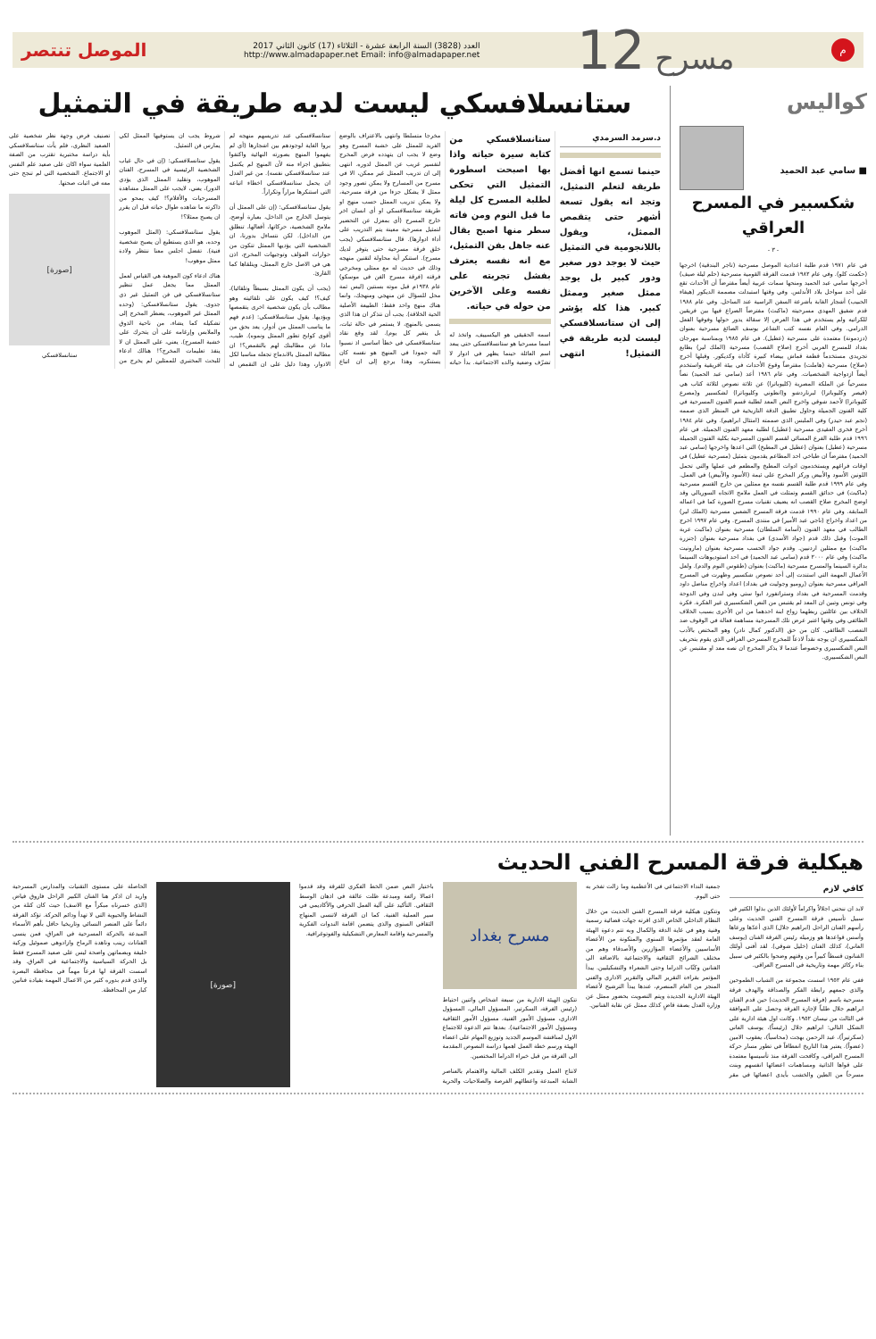م
مسرح 12
العدد (3828) السنة الرابعة عشرة - الثلاثاء (17) كانون الثاني 2017
http://www.almadapaper.net Email: info@almadapaper.net
الموصل تنتصر
كواليس
■ سامي عبد الحميد
شكسبير في المسرح العراقي
- ٣ -
في عام ١٩٧١ قدم طلبة اعدادية الموصل مسرحية (تاجر البندقية) اخرجها (حكمت كلو). وفي عام ١٩٨٢ قدمت الفرقة القومية مسرحية (حلم ليلة صيف) أخرجها سامي عبد الحميد ومنحها سمات عربية أيضاً مفترضاً أن الأحداث تقع على أحد سواحل بلاد الأندلس. وفي وقتها استبدلت مصممة الديكور (هيفاء الحبيب) أشجار الغابة بأشرعة السفن الراسية عند الساحل. وفي عام ١٩٨٨ قدم شفيق المهدي مسرحيته (ماكبث) مفترضاً الصراع فيها بين فريقين للكراتيه ولم يستخدم في هذا العرض إلا سقالة يدور حولها وفوقها الفعل الدرامي. وفي العام نفسه كتب الشاعر يوسف الصائغ مسرحية بعنوان (دزدمونة) معتمدة على مسرحية (عطيل). في عام ١٩٨٥ وبمناسبة مهرجان بغداد للمسرح العربي أخرج (صلاح القصب) مسرحية (الملك لير) بطابع تجريدي مستخدماً قطعة قماش بيضاء كبيرة كأداة وكديكور. وقبلها أخرج (صلاح) مسرحية (هاملت) مفترضاً وقوع الأحداث في بيئة افريقية واستخدم أيضاً ازدواجية الشخصيات. وفي عام ١٩٨٦ أعد (سامي عبد الحميد) نصاً مسرحياً عن الملكة المصرية (كليوباترا) عن ثلاثة نصوص لثلاثة كتاب هي (قيصر وكليوباترا) لبرناردشو و(انطوني وكليوباترا) لشكسبير و(مصرع كليوباترا) لأحمد شوقي واخرج النص المعد لطلبة قسم الفنون المسرحية في كلية الفنون الجميلة وحاول تطبيق الدقة التاريخية في المنظر الذي صممه (نجم عبد حيدر) وفي الملبس الذي صممته (امتثال ابراهيم). وفي عام ١٩٨٤ أخرج فخري العقيدي مسرحية (عطيل) لطلبة معهد الفنون الجميلة. في عام ١٩٩٦ قدم طلبة الفرع المسائي لقسم الفنون المسرحية بكلية الفنون الجميلة مسرحية (عطيل) بعنوان (عطيل في المطبخ) التي اعدها واخرجها (سامي عبد الحميد) مفترضاً ان طباخي احد المطاعم يقدمون بتمثيل (مسرحية عطيل) في اوقات فراغهم ويستخدمون ادوات المطبخ والمطعم في عملها والتي تحمل اللونين الأسود والأبيض وركز المخرج على ثيمة (الأسود والأبيض) في العمل. وفي عام ١٩٩٩ قدم طلبة القسم نفسه مع ممثلين من خارج القسم مسرحية (ماكبث) في حدائق القسم وتمثلت في العمل ملامح الاتجاه السوريالي وقد اوضح المخرج صلاح القصب انه يضيف تقنيات مسرح الصورة كما في اعماله السابقة. وفي عام ١٩٩٠ قدمت فرقة المسرح الشعبي مسرحية (الملك لير) من اعداد واخراج (ناجي عبد الأمير) في منتدى المسرح. وفي عام ١٩٩٧ اخرج الطالب في معهد الفنون (أسامة السلطان) مسرحية بعنوان (ماكبث عربة الموت) وقبل ذلك قدم (جواد الأسدي) في بغداد مسرحية بعنوان (جنزرة ماكبث) مع ممثلين اردنيين. وقدم جواد الحسب مسرحية بعنوان (مارونيت ماكبث) وفي عام ٢٠٠٠ قدم (سامي عبد الحميد) في احد استوديوهات السينما بدائرة السينما والمسرح مسرحية (ماكبث) بعنوان (طقوس النوم والدم). ولعل الأعمال المهمة التي استندت إلى أحد نصوص شكسبير وظهرت في المسرح العراقي مسرحية بعنوان (روميو وجوليت في بغداد) اعداد واخراج مناضل داود وقدمت المسرحية في بغداد وستراتفورد ابوا ستي وفي لندن وفي الدوحة وفي تونس وتبين ان المعد لم يقتبس من النص الشكسبيري غير الفكرة. فكرة الخلاف بين عائلتين ربطهما زواج ابنة احدهما من ابن الأخرى بسبب الخلاف الطائفي وفي وقتها اعتبر عرض تلك المسرحية مساهمة فعالة في الوقوف ضد التعصب الطائفي. كان من حق (الدكتور كمال نادر) وهو المختص بالأدب الشكسبيري ان يوجه نقداً لاذعاً للمخرج المسرحي العراقي الذي يقوم بتحريف النص الشكسبيري وخصوصاً عندما لا يذكر المخرج ان نصه معد او مقتبس عن النص الشكسبيري.
ستانسلافسكي ليست لديه طريقة في التمثيل
د.سرمد السرمدي
حينما تسمع انها أفضل طريقة لتعلم التمثيل، وتجد انه يقول تسعة أشهر حتى يتقمص الممثل، ويقول باللانجومية في التمثيل حيث لا يوجد دور صغير ودور كبير بل يوجد ممثل صغير وممثل كبير. هذا كله يؤشر إلى ان ستانسلافسكي ليست لديه طريقة في التمثيل! انتهى ستانسلافسكي من كتابة سيرة حياته واذا بها اصبحت اسطورة التمثيل التي تحكى لطلبة المسرح كل ليلة ما قبل النوم ومن فاته سطر منها اصبح يقال عنه جاهل بفن التمثيل، مع انه نفسه يعترف بفشل تجربته على نفسه وعلى الآخرين من حوله في حياته.
اسمه الحقيقي هو اليكسييف، واتخذ له اسما مسرحيا هو ستانسلافسكي حتى يبعد اسم العائلة حينما يظهر في ادوار لا تشرّف وضعية والده الاجتماعية. بدأ حياته مخرجا متسلطا وانتهى بالاعتراف بالوضع الفريد للممثل على خشبة المسرح وهو وضع لا يجب ان يتهدده فرض المخرج لتفسير غريب عن الممثل لدوره. انتهى إلى ان تدريب الممثل غير ممكن، الا في مسرح من المسارح ولا يمكن تصور وجود ممثل لا يشكل جزءا من فرقة مسرحية، ولا يمكن تدريب الممثل حسب منهج او طريقة ستانسلافسكي او أي انسان اخر خارج المسرح (أي بمعزل عن التحضير لتمثيل مسرحية معينة يتم التدريب على أداء ادوارها). قال ستانسلافسكي (يجب خلق فرقة مسرحية حتى يتوفر لديك مسرح). استنكر أية محاولة لتقنين منهجه وذلك في حديث له مع ممثلي ومخرجي فرقته (فرقة مسرح الفن في موسكو) عام ١٩٣٨م قبل موته بسنتين (ليس ثمة محل للسؤال عن منهجي ومنهجك، وانما هناك منهج واحد فقط: الطبيعة الأصلية الحية الخلاقة). يجب أن نتذكر ان هذا الذي يسمى بالمنهج، لا يستمر في حالة ثبات، بل يتغير كل يوم). لقد وقع نقاد ستانسلافسكي في خطأ اساسي اذ نسبوا اليه جمودا في المنهج هو نفسه كان يستنكره، وهذا يرجع إلى ان اتباع ستانسلافسكي عند تدريسهم منهجه لم يروا الغاية لوجودهم بين اشجارها (أي لم يفهموا المنهج بصورته النهائية واكتفوا بتطبيق اجزاء منه لأن المنهج لم يكتمل عند ستانسلافسكي نفسه). من غير العدل ان يحمل ستانسلافسكي اخطاء اتباعه التي استنكرها مراراً وتكراراً.
يقول ستانسلافسكي: (إن على الممثل أن يتوسل الخارج من الداخل، بعبارة أوضح، ملامح الشخصية، حركاتها، أفعالها، تنطلق من الداخل). لكن نتساءل بدورنا، ان الشخصية التي يؤديها الممثل تتكون من حوارات المؤلف وتوجيهات المخرج، اذن هي في الاصل خارج الممثل، ويتلقاها كما القارئ.
(يجب أن يكون الممثل بسيطاً وتلقائيا)، كيف؟! كيف يكون على تلقائيته وهو مطالب بأن يكون شخصية اخرى يتقمصها ويؤديها. يقول ستانسلافسكي: (عدم فهم ما يناسب الممثل من أدوار، يعد بحق من أقوى كوابح تطور الممثل ونموه). طيب، ماذا عن مطالبتك لهم بالتقمص؟! ان مطالبة الممثل بالاندماج تجعله مناسبا لكل الادوار، وهذا دليل على ان التقمص له شروط يجب ان يستوفيها الممثل لكي يمارس فن التمثيل.
يقول ستانسلافسكي: (إن في حال غياب الشخصية الرئيسية في المسرح، الفنان الموهوب، وتقليد الممثل الذي يؤدي الدور)، يعني، لايجب على الممثل مشاهدة المسرحيات والأفلام؟! كيف يمحو من ذاكرته ما شاهده طوال حياته قبل ان يقرر ان يصبح ممثلا؟!
يقول ستانسلافسكي: (المثل الموهوب وحده، هو الذي يستطيع أن يصبح شخصية فنية). تفضل اجلس معنا ننتظر ولادة ممثل موهوب!
هناك ادعاء كون الموهبة هي القياس لعمل الممثل مما يجعل عمل تنظير ستانسلافسكي في فن التمثيل غير ذي جدوى. يقول ستانسلافسكي: (وحده الممثل غير الموهوب، يضطر المخرج إلى تشكيله كما يشاء، من ناحية الذوق والملابس وإرغامه على أن يتحرك على خشبة المسرح). يعني، على الممثل ان لا ينفذ تعليمات المخرج؟! هنالك ادعاء للبحث المختبري للممثلين لم يخرج من تصنيف فرض وجهة نظر شخصية على الصعيد النظري، فلم يأت ستانسلافسكي بأية دراسة مختبرية تقترب من الصفة العلمية سواء اكان على صعيد علم النفس او الاجتماع. الشخصية التي لم تنجح حتى معه في اثبات صحتها.
[صورة]
ستانسلافسكي
هيكلية فرقة المسرح الفني الحديث
كافي لازم
لابد ان ننحني اجلالاً واكراماً لأولئك الذين بذلوا الكثير في سبيل تأسيس فرقة المسرح الفني الحديث وعلى رأسهم الفنان الراحل (ابراهيم جلال) الذي أعدّها ورعاها وأسس قواعدها هو وزميله رئيس الفرقة الفنان (يوسف العاني)، كذلك الفنان (خليل شوقي). لقد أفنى أولئك الفنانون قسطاً كبيراً من وقتهم وضحوا بالكثير في سبيل بناء ركائز مهمة وتاريخية في المسرح العراقي.
ففي عام ١٩٥٢ اسست مجموعة من الشباب الطموحين والذي جمعهم رابطة الفكر والصداقة والهدف فرقة مسرحية باسم (فرقة المسرح الحديث) حين قدم الفنان ابراهيم جلال طلباً لإجازة الفرقة وحصل على الموافقة في الثالث من نيسان ١٩٥٢. وكانت اول هيئة ادارية على الشكل التالي: ابراهيم جلال (رئيساً)، يوسف العاني (سكرتيراً)، عبد الرحمن بهجت (محاسباً)، يعقوب الامين (عضواً). يعتبر هذا التاريخ انعطافاً في تطور مسار حركة المسرح العراقي، وكافحت الفرقة منذ تأسيسها معتمدة على قواها الذاتية ومساهمات اعضائها انفسهم وبنت مسرحاً من الطين والخشب بأيدي اعضائها في مقر جمعية النداء الاجتماعي في الأعظمية وما زالت تفخر به حتى اليوم.
وتتكون هيكلية فرقة المسرح الفني الحديث من خلال النظام الداخلي الخاص الذي اقرته جهات قضائية رسمية وفنية وهو في غاية الدقة والكمال وبه تتم دعوة الهيئة العامة لعقد مؤتمرها السنوي والمتكونة من الأعضاء الأساسيين والأعضاء المؤازرين والأصدقاء وهم من مختلف الشرائح الثقافية والاجتماعية بالاضافة الى الفنانين وكتّاب الدراما وحتى الشعراء والتشكيليين. يبدأ المؤتمر بقراءة التقرير المالي والتقرير الاداري والفني المنجز من العام المنصرم، عندها يبدأ الترشيح لأعضاء الهيئة الادارية الجديدة ويتم التصويت بحضور ممثل عن وزارة العدل بصفة قاضٍ كذلك ممثل عن نقابة الفنانين.
مسرح بغداد
تتكون الهيئة الادارية من سبعة اشخاص واثنين احتياط (رئيس الفرقة، السكرتير، المسؤول المالي، المسؤول الاداري، مسؤول الأمور الفنية، مسؤول الأمور الثقافية ومسؤول الأمور الاجتماعية). بعدها تتم الدعوة للاجتماع الاول لمناقشة الموسم الجديد وتوزيع المهام على اعضاء الهيئة ورسم خطة العمل اهمها دراسة النصوص المقدمة الى الفرقة من قبل خبراء الدراما المختصين.
لانتاج العمل وتقدير الكلف المالية والاهتمام بالعناصر الشابة المبدعة واعطائهم الفرصة والصلاحيات والحرية باختيار النص ضمن الخط الفكري للفرقة وقد قدموا اعمالا رائعة ومبدعة ظلت عالقة في اذهان الوسط الثقافي. التأكيد على آلية العمل الحرفي والأكاديمي في سير العملية الفنية. كما ان الفرقة لاتنسى المنهاج الثقافي السنوي والذي يتضمن اقامة الندوات الفكرية والمسرحية واقامة المعارض التشكيلية والفوتوغرافية.
[صورة]
الحاصلة على مستوى التقنيات والمدارس المسرحية واريد ان اذكر هنا الفنان الكبير الراحل فاروق فياض (الذي خسرناه مبكراً مع الاسف) حيث كان كتلة من النشاط والحيوية التي لا تهدأ ودائم الحركة. تؤكد الفرقة دائماً على العنصر النسائي وتاريخيا حافل بأهم الأسماء المبدعة بالحركة المسرحية في العراق، فمن ينسى الفنانات زينب وناهدة الرماح وازادوهي صموئيل وزكية خليفة وبصماتهن واضحة ليس على صعيد المسرح فقط بل الحركة السياسية والاجتماعية في العراق. وقد اسست الفرقة لها فرعاً مهماً في محافظة البصرة والذي قدم بدوره كثير من الاعمال المهمة بقيادة فنانين كبار من المحافظة.